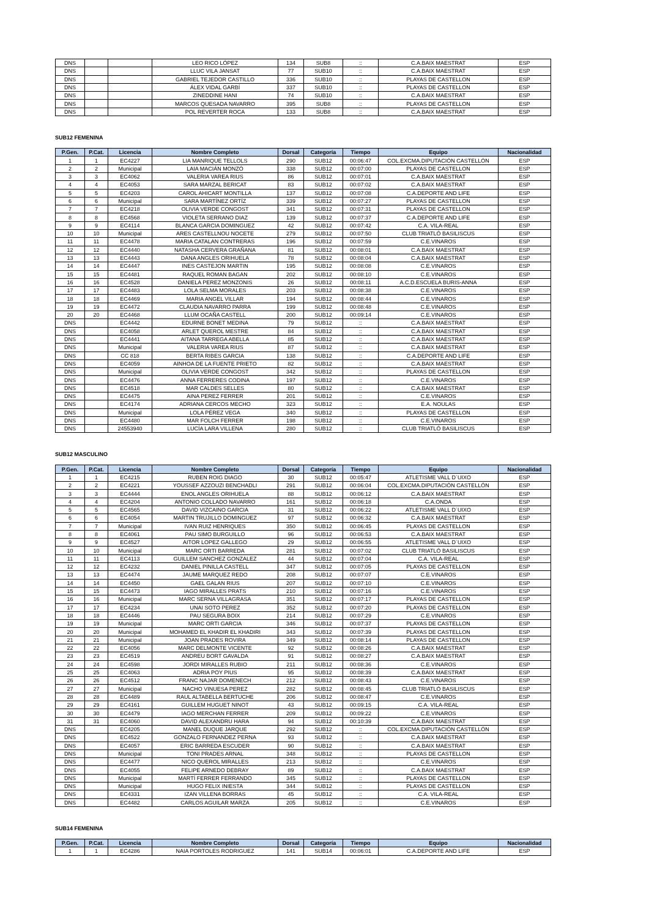| DNS | | | LEO RICO LÓPEZ | 134 | SUB8 | :: | C.A.BAIX MAESTRAT | ESP |
| DNS | | | LLUC VILA JANSAT | 77 | SUB10 | :: | C.A.BAIX MAESTRAT | ESP |
| DNS | | | GABRIEL TEJEDOR CASTILLO | 336 | SUB10 | :: | PLAYAS DE CASTELLON | ESP |
| DNS | | | ÁLEX VIDAL GARBÍ | 337 | SUB10 | :: | PLAYAS DE CASTELLON | ESP |
| DNS | | | ZINEDDINE HANI | 74 | SUB10 | :: | C.A.BAIX MAESTRAT | ESP |
| DNS | | | MARCOS QUESADA NAVARRO | 395 | SUB8 | :: | PLAYAS DE CASTELLON | ESP |
| DNS | | | POL REVERTER ROCA | 133 | SUB8 | :: | C.A.BAIX MAESTRAT | ESP |
SUB12 FEMENINA
| P.Gen. | P.Cat. | Licencia | Nombre Completo | Dorsal | Categoría | Tiempo | Equipo | Nacionalidad |
| --- | --- | --- | --- | --- | --- | --- | --- | --- |
| 1 | 1 | EC4227 | LIA MANRIQUE TELLOLS | 290 | SUB12 | 00:06:47 | COL.EXCMA.DIPUTACIÓN CASTELLÓN | ESP |
| 2 | 2 | Municipal | LAIA MACIÁN MONZÓ | 338 | SUB12 | 00:07:00 | PLAYAS DE CASTELLON | ESP |
| 3 | 3 | EC4062 | VALERIA VAREA RIUS | 86 | SUB12 | 00:07:01 | C.A.BAIX MAESTRAT | ESP |
| 4 | 4 | EC4053 | SARA MARZAL BERICAT | 83 | SUB12 | 00:07:02 | C.A.BAIX MAESTRAT | ESP |
| 5 | 5 | EC4203 | CAROL AHICART MONTILLA | 137 | SUB12 | 00:07:08 | C.A.DEPORTE AND LIFE | ESP |
| 6 | 6 | Municipal | SARA MARTÍNEZ ORTÍZ | 339 | SUB12 | 00:07:27 | PLAYAS DE CASTELLON | ESP |
| 7 | 7 | EC4218 | OLIVIA VERDE CONGOST | 341 | SUB12 | 00:07:31 | PLAYAS DE CASTELLON | ESP |
| 8 | 8 | EC4568 | VIOLETA SERRANO DIAZ | 139 | SUB12 | 00:07:37 | C.A.DEPORTE AND LIFE | ESP |
| 9 | 9 | EC4114 | BLANCA GARCIA DOMINGUEZ | 42 | SUB12 | 00:07:42 | C.A. VILA-REAL | ESP |
| 10 | 10 | Municipal | ARES CASTELLNOU NOCETE | 279 | SUB12 | 00:07:50 | CLUB TRIATLÓ BASILISCUS | ESP |
| 11 | 11 | EC4478 | MARIA CATALAN CONTRERAS | 196 | SUB12 | 00:07:59 | C.E.VINAROS | ESP |
| 12 | 12 | EC4440 | NATASHA CERVERA GRAÑANA | 81 | SUB12 | 00:08:01 | C.A.BAIX MAESTRAT | ESP |
| 13 | 13 | EC4443 | DANA ANGLES ORIHUELA | 78 | SUB12 | 00:08:04 | C.A.BAIX MAESTRAT | ESP |
| 14 | 14 | EC4447 | INES CASTEJON MARTIN | 195 | SUB12 | 00:08:08 | C.E.VINAROS | ESP |
| 15 | 15 | EC4481 | RAQUEL ROMAN BAGAN | 202 | SUB12 | 00:08:10 | C.E.VINAROS | ESP |
| 16 | 16 | EC4528 | DANIELA PEREZ MONZONIS | 26 | SUB12 | 00:08:11 | A.C.D.ESCUELA BURIS-ANNA | ESP |
| 17 | 17 | EC4483 | LOLA SELMA MORALES | 203 | SUB12 | 00:08:38 | C.E.VINAROS | ESP |
| 18 | 18 | EC4469 | MARIA ANGEL VILLAR | 194 | SUB12 | 00:08:44 | C.E.VINAROS | ESP |
| 19 | 19 | EC4472 | CLAUDIA NAVARRO PARRA | 199 | SUB12 | 00:08:48 | C.E.VINAROS | ESP |
| 20 | 20 | EC4468 | LLUM OCAÑA CASTELL | 200 | SUB12 | 00:09:14 | C.E.VINAROS | ESP |
| DNS | | EC4442 | EDURNE BONET MEDINA | 79 | SUB12 | :: | C.A.BAIX MAESTRAT | ESP |
| DNS | | EC4058 | ARLET QUEROL MESTRE | 84 | SUB12 | :: | C.A.BAIX MAESTRAT | ESP |
| DNS | | EC4441 | AITANA TARREGA ABELLA | 85 | SUB12 | :: | C.A.BAIX MAESTRAT | ESP |
| DNS | | Municipal | VALERIA VAREA RIUS | 87 | SUB12 | :: | C.A.BAIX MAESTRAT | ESP |
| DNS | | CC 818 | BERTA RIBES GARCIA | 138 | SUB12 | :: | C.A.DEPORTE AND LIFE | ESP |
| DNS | | EC4059 | AINHOA DE LA FUENTE PRIETO | 82 | SUB12 | :: | C.A.BAIX MAESTRAT | ESP |
| DNS | | Municipal | OLIVIA VERDE CONGOST | 342 | SUB12 | :: | PLAYAS DE CASTELLON | ESP |
| DNS | | EC4476 | ANNA FERRERES CODINA | 197 | SUB12 | :: | C.E.VINAROS | ESP |
| DNS | | EC4518 | MAR CALDES SELLES | 80 | SUB12 | :: | C.A.BAIX MAESTRAT | ESP |
| DNS | | EC4475 | AINA PEREZ FERRER | 201 | SUB12 | :: | C.E.VINAROS | ESP |
| DNS | | EC4174 | ADRIANA CERCOS MECHO | 323 | SUB12 | :: | E.A. NOULAS | ESP |
| DNS | | Municipal | LOLA PÉREZ VEGA | 340 | SUB12 | :: | PLAYAS DE CASTELLON | ESP |
| DNS | | EC4480 | MAR FOLCH FERRER | 198 | SUB12 | :: | C.E.VINAROS | ESP |
| DNS | | 24553940 | LUCÍA LARA VILLENA | 280 | SUB12 | :: | CLUB TRIATLÓ BASILISCUS | ESP |
SUB12 MASCULINO
| P.Gen. | P.Cat. | Licencia | Nombre Completo | Dorsal | Categoría | Tiempo | Equipo | Nacionalidad |
| --- | --- | --- | --- | --- | --- | --- | --- | --- |
| 1 | 1 | EC4215 | RUBEN ROIG DIAGO | 30 | SUB12 | 00:05:47 | ATLETISME VALL D´UIXO | ESP |
| 2 | 2 | EC4221 | YOUSSEF AZZOUZI BENCHADLI | 291 | SUB12 | 00:06:04 | COL.EXCMA.DIPUTACIÓN CASTELLÓN | ESP |
| 3 | 3 | EC4444 | ENOL ANGLES ORIHUELA | 88 | SUB12 | 00:06:12 | C.A.BAIX MAESTRAT | ESP |
| 4 | 4 | EC4204 | ANTONIO COLLADO NAVARRO | 161 | SUB12 | 00:06:18 | C.A.ONDA | ESP |
| 5 | 5 | EC4565 | DAVID VIZCAINO GARCIA | 31 | SUB12 | 00:06:22 | ATLETISME VALL D´UIXO | ESP |
| 6 | 6 | EC4054 | MARTIN TRUJILLO DOMINGUEZ | 97 | SUB12 | 00:06:32 | C.A.BAIX MAESTRAT | ESP |
| 7 | 7 | Municipal | IVAN RUIZ HENRIQUES | 350 | SUB12 | 00:06:45 | PLAYAS DE CASTELLON | ESP |
| 8 | 8 | EC4061 | PAU SIMO BURGUILLO | 96 | SUB12 | 00:06:53 | C.A.BAIX MAESTRAT | ESP |
| 9 | 9 | EC4527 | AITOR LOPEZ GALLEGO | 29 | SUB12 | 00:06:55 | ATLETISME VALL D´UIXO | ESP |
| 10 | 10 | Municipal | MARC ORTI BARREDA | 281 | SUB12 | 00:07:02 | CLUB TRIATLÓ BASILISCUS | ESP |
| 11 | 11 | EC4113 | GUILLEM SANCHEZ GONZALEZ | 44 | SUB12 | 00:07:04 | C.A. VILA-REAL | ESP |
| 12 | 12 | EC4232 | DANIEL PINILLA CASTELL | 347 | SUB12 | 00:07:05 | PLAYAS DE CASTELLON | ESP |
| 13 | 13 | EC4474 | JAUME MARQUEZ REDO | 208 | SUB12 | 00:07:07 | C.E.VINAROS | ESP |
| 14 | 14 | EC4450 | GAEL GALAN RIUS | 207 | SUB12 | 00:07:10 | C.E.VINAROS | ESP |
| 15 | 15 | EC4473 | IAGO MIRALLES PRATS | 210 | SUB12 | 00:07:16 | C.E.VINAROS | ESP |
| 16 | 16 | Municipal | MARC SERNA VILLAGRASA | 351 | SUB12 | 00:07:17 | PLAYAS DE CASTELLON | ESP |
| 17 | 17 | EC4234 | UNAI SOTO PEREZ | 352 | SUB12 | 00:07:20 | PLAYAS DE CASTELLON | ESP |
| 18 | 18 | EC4446 | PAU SEGURA BOIX | 214 | SUB12 | 00:07:29 | C.E.VINAROS | ESP |
| 19 | 19 | Municipal | MARC ORTI GARCIA | 346 | SUB12 | 00:07:37 | PLAYAS DE CASTELLON | ESP |
| 20 | 20 | Municipal | MOHAMED EL KHADIR EL KHADIRI | 343 | SUB12 | 00:07:39 | PLAYAS DE CASTELLON | ESP |
| 21 | 21 | Municipal | JOAN PRADES ROVIRA | 349 | SUB12 | 00:08:14 | PLAYAS DE CASTELLON | ESP |
| 22 | 22 | EC4056 | MARC DELMONTE VICENTE | 92 | SUB12 | 00:08:26 | C.A.BAIX MAESTRAT | ESP |
| 23 | 23 | EC4519 | ANDREU BORT GAVALDA | 91 | SUB12 | 00:08:27 | C.A.BAIX MAESTRAT | ESP |
| 24 | 24 | EC4598 | JORDI MIRALLES RUBIO | 211 | SUB12 | 00:08:36 | C.E.VINAROS | ESP |
| 25 | 25 | EC4063 | ADRIA POY PIUS | 95 | SUB12 | 00:08:39 | C.A.BAIX MAESTRAT | ESP |
| 26 | 26 | EC4512 | FRANC NAJAR DOMENECH | 212 | SUB12 | 00:08:43 | C.E.VINAROS | ESP |
| 27 | 27 | Municipal | NACHO VINUESA PEREZ | 282 | SUB12 | 00:08:45 | CLUB TRIATLÓ BASILISCUS | ESP |
| 28 | 28 | EC4489 | RAUL ALTABELLA BERTUCHE | 206 | SUB12 | 00:08:47 | C.E.VINAROS | ESP |
| 29 | 29 | EC4161 | GUILLEM HUGUET NINOT | 43 | SUB12 | 00:09:15 | C.A. VILA-REAL | ESP |
| 30 | 30 | EC4479 | IAGO MERCHAN FERRER | 209 | SUB12 | 00:09:22 | C.E.VINAROS | ESP |
| 31 | 31 | EC4060 | DAVID ALEXANDRU HARA | 94 | SUB12 | 00:10:39 | C.A.BAIX MAESTRAT | ESP |
| DNS | | EC4205 | MANEL DUQUE JARQUE | 292 | SUB12 | :: | COL.EXCMA.DIPUTACIÓN CASTELLÓN | ESP |
| DNS | | EC4522 | GONZALO FERNANDEZ PERNA | 93 | SUB12 | :: | C.A.BAIX MAESTRAT | ESP |
| DNS | | EC4057 | ERIC BARREDA ESCUDER | 90 | SUB12 | :: | C.A.BAIX MAESTRAT | ESP |
| DNS | | Municipal | TONI PRADES ARNAL | 348 | SUB12 | :: | PLAYAS DE CASTELLON | ESP |
| DNS | | EC4477 | NICO QUEROL MIRALLES | 213 | SUB12 | :: | C.E.VINAROS | ESP |
| DNS | | EC4055 | FELIPE ARNEDO DEBRAY | 89 | SUB12 | :: | C.A.BAIX MAESTRAT | ESP |
| DNS | | Municipal | MARTÍ FERRER FERRANDO | 345 | SUB12 | :: | PLAYAS DE CASTELLON | ESP |
| DNS | | Municipal | HUGO FELIX INIESTA | 344 | SUB12 | :: | PLAYAS DE CASTELLON | ESP |
| DNS | | EC4331 | IZAN VILLENA BORRAS | 45 | SUB12 | :: | C.A. VILA-REAL | ESP |
| DNS | | EC4482 | CARLOS AGUILAR MARZA | 205 | SUB12 | :: | C.E.VINAROS | ESP |
SUB14 FEMENINA
| P.Gen. | P.Cat. | Licencia | Nombre Completo | Dorsal | Categoría | Tiempo | Equipo | Nacionalidad |
| --- | --- | --- | --- | --- | --- | --- | --- | --- |
| 1 | 1 | EC4286 | NAIA PORTOLES RODRIGUEZ | 141 | SUB14 | 00:06:01 | C.A.DEPORTE AND LIFE | ESP |